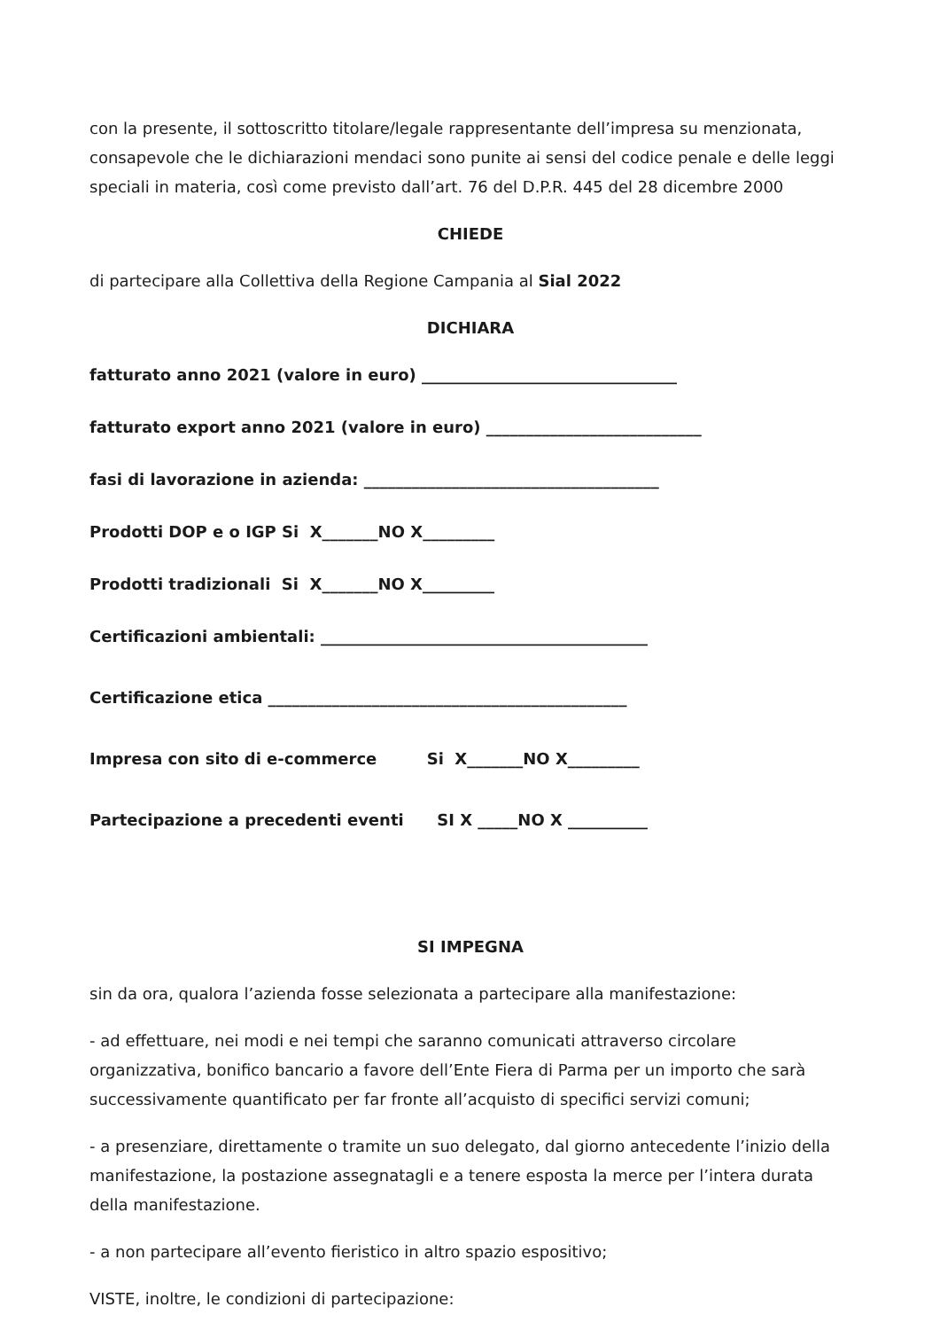con la presente, il sottoscritto titolare/legale rappresentante dell’impresa su menzionata, consapevole che le dichiarazioni mendaci sono punite ai sensi del codice penale e delle leggi speciali in materia, così come previsto dall’art. 76 del D.P.R. 445 del 28 dicembre 2000
CHIEDE
di partecipare alla Collettiva della Regione Campania al Sial 2022
DICHIARA
fatturato anno 2021 (valore in euro) ________________________________
fatturato export anno 2021 (valore in euro) ___________________________
fasi di lavorazione in azienda: _____________________________________
Prodotti DOP e o IGP Si X_______NO X_________
Prodotti tradizionali Si X_______NO X_________
Certificazioni ambientali: _________________________________________
Certificazione etica _____________________________________________
Impresa con sito di e-commerce Si X_______NO X_________
Partecipazione a precedenti eventi SI X _____NO X __________
SI IMPEGNA
sin da ora, qualora l’azienda fosse selezionata a partecipare alla manifestazione:
- ad effettuare, nei modi e nei tempi che saranno comunicati attraverso circolare organizzativa, bonifico bancario a favore dell’Ente Fiera di Parma per un importo che sarà successivamente quantificato per far fronte all’acquisto di specifici servizi comuni;
- a presenziare, direttamente o tramite un suo delegato, dal giorno antecedente l’inizio della manifestazione, la postazione assegnatagli e a tenere esposta la merce per l’intera durata della manifestazione.
- a non partecipare all’evento fieristico in altro spazio espositivo;
VISTE, inoltre, le condizioni di partecipazione: